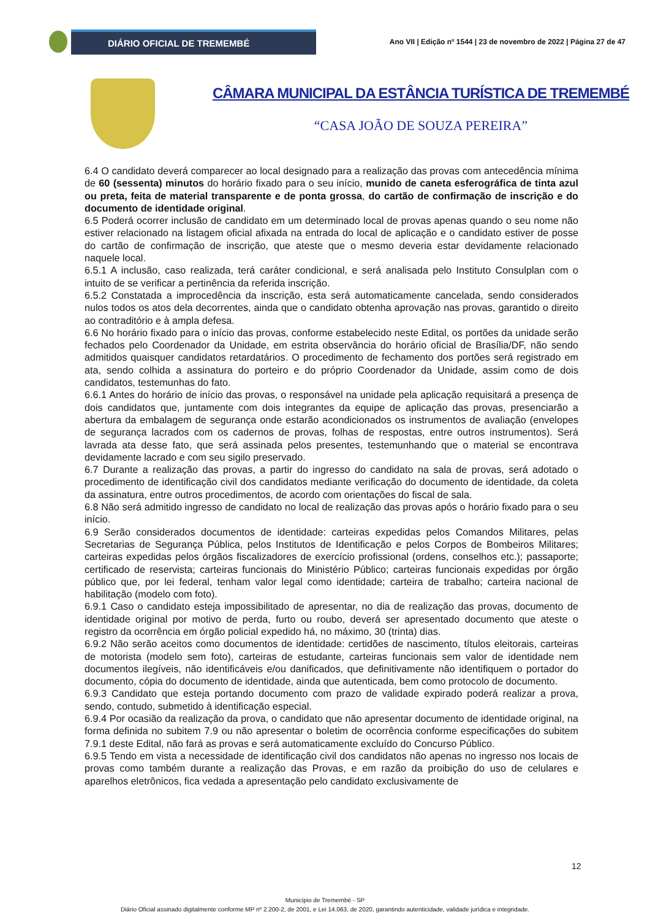DIÁRIO OFICIAL DE TREMEMBÉ
Ano VII | Edição nº 1544 | 23 de novembro de 2022 | Página 27 de 47
CÂMARA MUNICIPAL DA ESTÂNCIA TURÍSTICA DE TREMEMBÉ
“CASA JOÃO DE SOUZA PEREIRA”
6.4 O candidato deverá comparecer ao local designado para a realização das provas com antecedência mínima de 60 (sessenta) minutos do horário fixado para o seu início, munido de caneta esferográfica de tinta azul ou preta, feita de material transparente e de ponta grossa, do cartão de confirmação de inscrição e do documento de identidade original.
6.5 Poderá ocorrer inclusão de candidato em um determinado local de provas apenas quando o seu nome não estiver relacionado na listagem oficial afixada na entrada do local de aplicação e o candidato estiver de posse do cartão de confirmação de inscrição, que ateste que o mesmo deveria estar devidamente relacionado naquele local.
6.5.1 A inclusão, caso realizada, terá caráter condicional, e será analisada pelo Instituto Consulplan com o intuito de se verificar a pertinência da referida inscrição.
6.5.2 Constatada a improcedência da inscrição, esta será automaticamente cancelada, sendo considerados nulos todos os atos dela decorrentes, ainda que o candidato obtenha aprovação nas provas, garantido o direito ao contraditório e à ampla defesa.
6.6 No horário fixado para o início das provas, conforme estabelecido neste Edital, os portões da unidade serão fechados pelo Coordenador da Unidade, em estrita observância do horário oficial de Brasília/DF, não sendo admitidos quaisquer candidatos retardatários. O procedimento de fechamento dos portões será registrado em ata, sendo colhida a assinatura do porteiro e do próprio Coordenador da Unidade, assim como de dois candidatos, testemunhas do fato.
6.6.1 Antes do horário de início das provas, o responsável na unidade pela aplicação requisitará a presença de dois candidatos que, juntamente com dois integrantes da equipe de aplicação das provas, presenciarão a abertura da embalagem de segurança onde estarão acondicionados os instrumentos de avaliação (envelopes de segurança lacrados com os cadernos de provas, folhas de respostas, entre outros instrumentos). Será lavrada ata desse fato, que será assinada pelos presentes, testemunhando que o material se encontrava devidamente lacrado e com seu sigilo preservado.
6.7 Durante a realização das provas, a partir do ingresso do candidato na sala de provas, será adotado o procedimento de identificação civil dos candidatos mediante verificação do documento de identidade, da coleta da assinatura, entre outros procedimentos, de acordo com orientações do fiscal de sala.
6.8 Não será admitido ingresso de candidato no local de realização das provas após o horário fixado para o seu início.
6.9 Serão considerados documentos de identidade: carteiras expedidas pelos Comandos Militares, pelas Secretarias de Segurança Pública, pelos Institutos de Identificação e pelos Corpos de Bombeiros Militares; carteiras expedidas pelos órgãos fiscalizadores de exercício profissional (ordens, conselhos etc.); passaporte; certificado de reservista; carteiras funcionais do Ministério Público; carteiras funcionais expedidas por órgão público que, por lei federal, tenham valor legal como identidade; carteira de trabalho; carteira nacional de habilitação (modelo com foto).
6.9.1 Caso o candidato esteja impossibilitado de apresentar, no dia de realização das provas, documento de identidade original por motivo de perda, furto ou roubo, deverá ser apresentado documento que ateste o registro da ocorrência em órgão policial expedido há, no máximo, 30 (trinta) dias.
6.9.2 Não serão aceitos como documentos de identidade: certidões de nascimento, títulos eleitorais, carteiras de motorista (modelo sem foto), carteiras de estudante, carteiras funcionais sem valor de identidade nem documentos ilegíveis, não identificáveis e/ou danificados, que definitivamente não identifiquem o portador do documento, cópia do documento de identidade, ainda que autenticada, bem como protocolo de documento.
6.9.3 Candidato que esteja portando documento com prazo de validade expirado poderá realizar a prova, sendo, contudo, submetido à identificação especial.
6.9.4 Por ocasião da realização da prova, o candidato que não apresentar documento de identidade original, na forma definida no subitem 7.9 ou não apresentar o boletim de ocorrência conforme especificações do subitem 7.9.1 deste Edital, não fará as provas e será automaticamente excluído do Concurso Público.
6.9.5 Tendo em vista a necessidade de identificação civil dos candidatos não apenas no ingresso nos locais de provas como também durante a realização das Provas, e em razão da proibição do uso de celulares e aparelhos eletrônicos, fica vedada a apresentação pelo candidato exclusivamente de
12
Município de Tremembé - SP
Diário Oficial assinado digitalmente conforme MP nº 2.200-2, de 2001, e Lei 14.063, de 2020, garantindo autenticidade, validade jurídica e integridade.